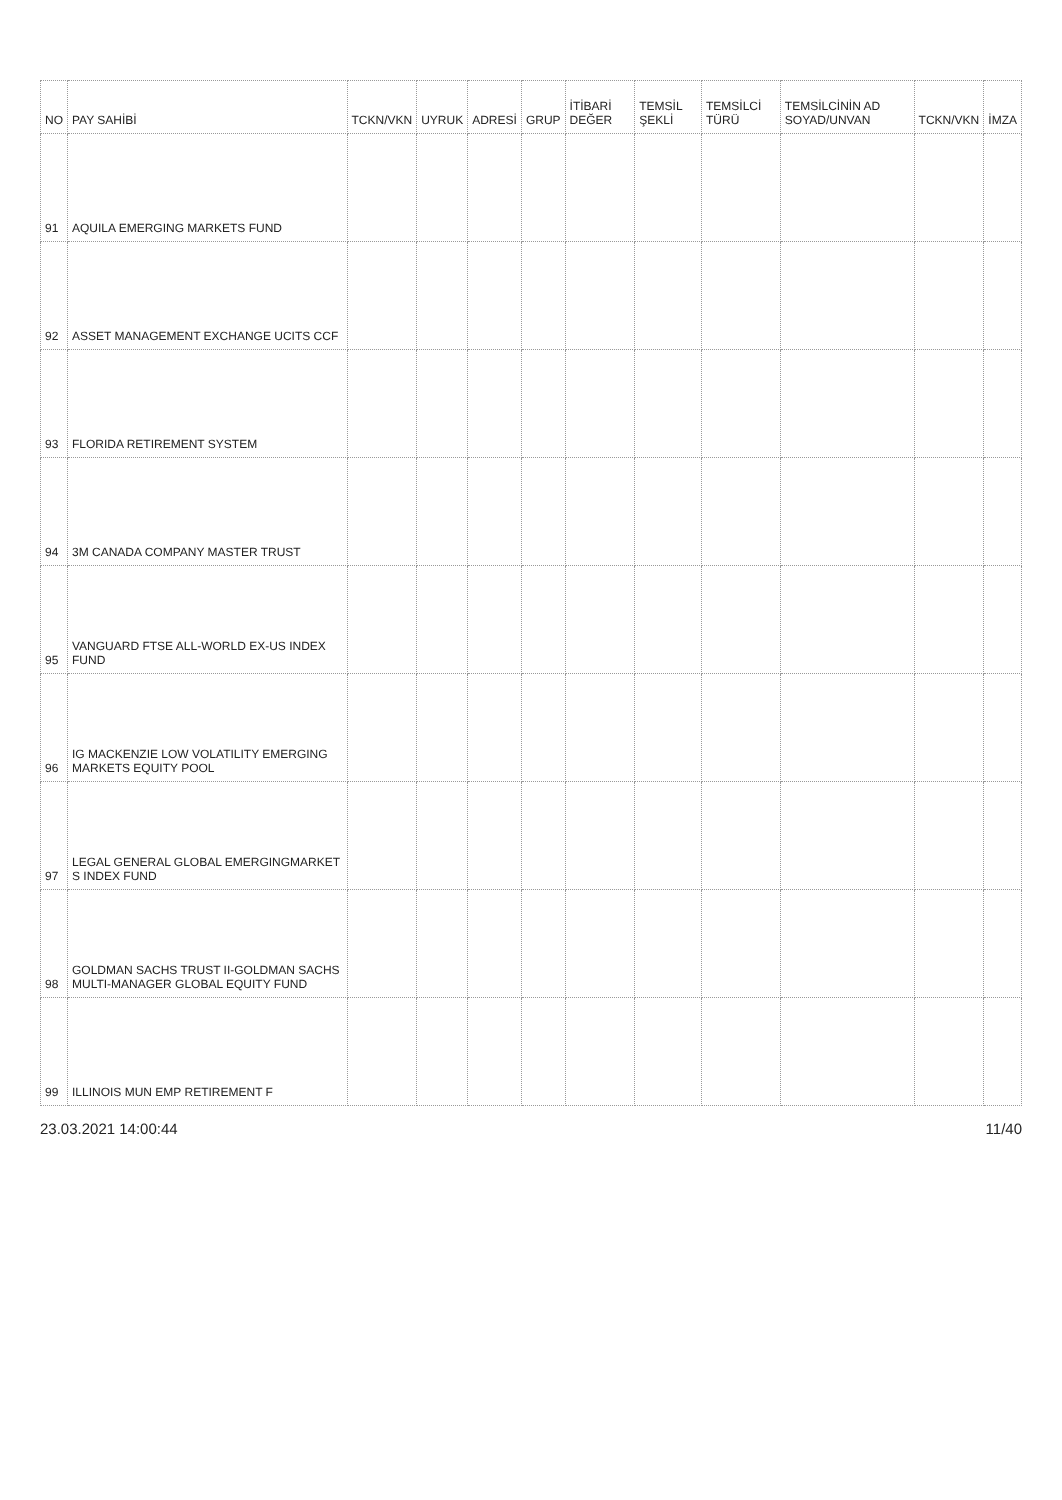| NO | PAY SAHİBİ | TCKN/VKN | UYRUK | ADRESİ | GRUP | İTİBARİ DEĞER | TEMSİL ŞEKLİ | TEMSİLCİ TÜRÜ | TEMSİLCİNİN AD SOYAD/UNVAN | TCKN/VKN | İMZA |
| --- | --- | --- | --- | --- | --- | --- | --- | --- | --- | --- | --- |
| 91 | AQUILA EMERGING MARKETS FUND | | | | | | | | | | |
| 92 | ASSET MANAGEMENT EXCHANGE UCITS CCF | | | | | | | | | | |
| 93 | FLORIDA RETIREMENT SYSTEM | | | | | | | | | | |
| 94 | 3M CANADA COMPANY MASTER TRUST | | | | | | | | | | |
| 95 | VANGUARD FTSE ALL-WORLD EX-US INDEX FUND | | | | | | | | | | |
| 96 | IG MACKENZIE LOW VOLATILITY EMERGING MARKETS EQUITY POOL | | | | | | | | | | |
| 97 | LEGAL GENERAL GLOBAL EMERGINGMARKET S INDEX FUND | | | | | | | | | | |
| 98 | GOLDMAN SACHS TRUST II-GOLDMAN SACHS MULTI-MANAGER GLOBAL EQUITY FUND | | | | | | | | | | |
| 99 | ILLINOIS MUN EMP RETIREMENT F | | | | | | | | | | |
23.03.2021 14:00:44 11/40